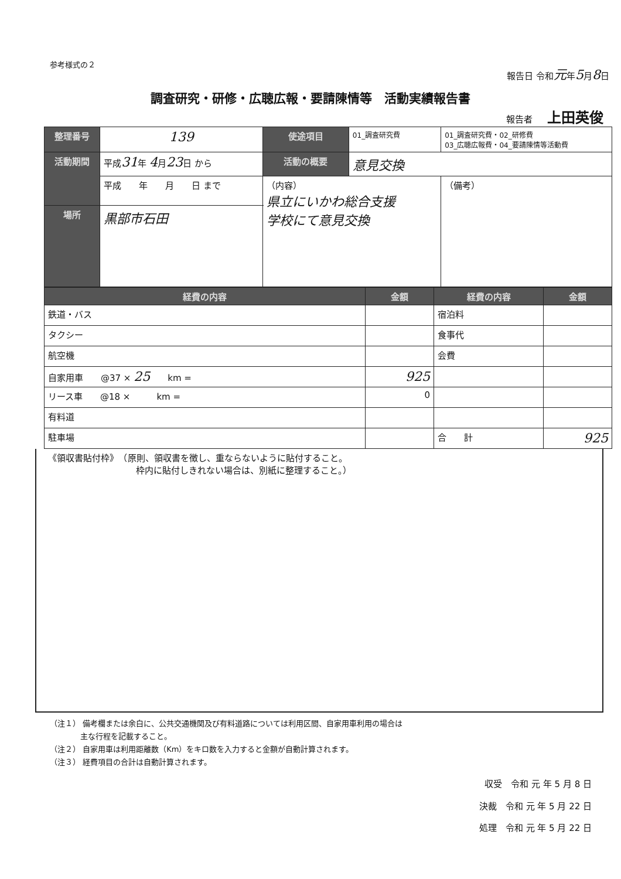参考様式の２
報告日 令和元年5月8日
調査研究・研修・広聴広報・要請陳情等　活動実績報告書
報告者 上田英俊
| 整理番号 | | 139 | 使途項目 | 01_調査研究費 | 01_調査研究費・02_研修費 03_広聴広報費・04_要請陳情等活動費 |
| 活動期間 | 平成 31 年 4 月 23 日 から | | 活動の概要 | 意見交換 | |
| | 平成 年 月 日 まで | | （内容） 県立にいかわ総合支援 学校にて意見交換 | | （備考） |
| 場所 | 黒部市石田 | | | | |
| 経費の内容 | 金額 | 経費の内容 | 金額 |
| --- | --- | --- | --- |
| 鉄道・バス | | 宿泊料 | |
| タクシー | | 食事代 | |
| 航空機 | | 会費 | |
| 自家用車 @37 × 25 km = | 925 | | |
| リース車 @18 × km = | 0 | | |
| 有料道 | | | |
| 駐車場 | | 合 計 | 925 |
《領収書貼付枠》　（原則、領収書を徴し、重ならないように貼付すること。
　　　　　　　　　　枠内に貼付しきれない場合は、別紙に整理すること。）
（注１） 備考欄または余白に、公共交通機関及び有料道路については利用区間、自家用車利用の場合は
　　　　主な行程を記載すること。
（注２） 自家用車は利用距離数（Km）をキロ数を入力すると金額が自動計算されます。
（注３） 経費項目の合計は自動計算されます。
収受　令和 元 年 5 月 8 日
決裁　令和 元 年 5 月 22 日
処理　令和 元 年 5 月 22 日